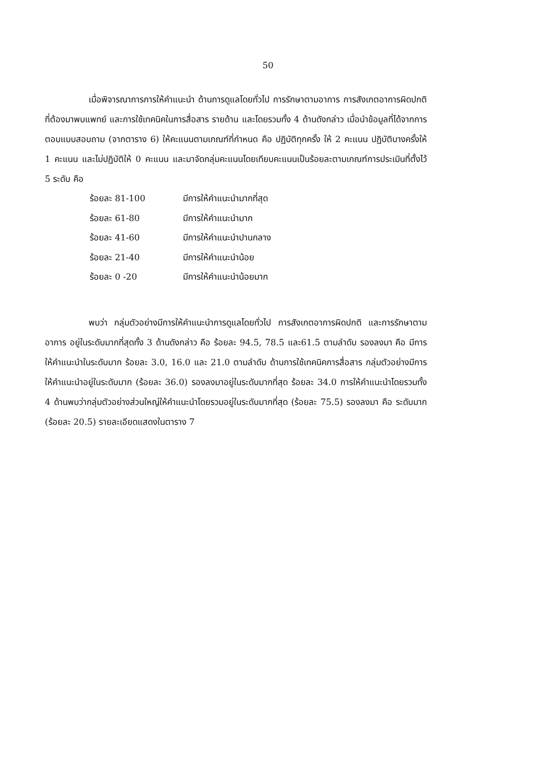50
เมื่อพิจารณาการการให้คำแนะนำ ด้านการดูแลโดยทั่วไป การรักษาตามอาการ การสังเกตอาการผิดปกติที่ต้องมาพบแพทย์ และการใช้เทคนิคในการสื่อสาร รายด้าน และโดยรวมทั้ง 4 ด้านดังกล่าว เมื่อนำข้อมูลที่ได้จากการตอบแบบสอบถาม (จากตาราง 6) ให้คะแนนตามเกณฑ์ที่กำหนด คือ ปฏิบัติทุกครั้ง ให้ 2 คะแนน ปฏิบัติบางครั้งให้ 1 คะแนน และไม่ปฏิบัติให้ 0 คะแนน และมาจัดกลุ่มคะแนนโดยเทียบคะแนนเป็นร้อยละตามเกณฑ์การประเมินที่ตั้งไว้ 5 ระดับ คือ
| ร้อยละ 81-100 | มีการให้คำแนะนำมากที่สุด |
| ร้อยละ 61-80 | มีการให้คำแนะนำมาก |
| ร้อยละ 41-60 | มีการให้คำแนะนำปานกลาง |
| ร้อยละ 21-40 | มีการให้คำแนะนำน้อย |
| ร้อยละ 0 -20 | มีการให้คำแนะนำน้อยมาก |
พบว่า กลุ่มตัวอย่างมีการให้คำแนะนำการดูแลโดยทั่วไป การสังเกตอาการผิดปกติ และการรักษาตามอาการ อยู่ในระดับมากที่สุดทั้ง 3 ด้านดังกล่าว คือ ร้อยละ 94.5, 78.5 และ61.5 ตามลำดับ รองลงมา คือ มีการให้คำแนะนำในระดับมาก ร้อยละ 3.0, 16.0 และ 21.0 ตามลำดับ ด้านการใช้เทคนิคการสื่อสาร กลุ่มตัวอย่างมีการให้คำแนะนำอยู่ในระดับมาก (ร้อยละ 36.0) รองลงมาอยู่ในระดับมากที่สุด ร้อยละ 34.0 การให้คำแนะนำโดยรวมทั้ง 4 ด้านพบว่ากลุ่มตัวอย่างส่วนใหญ่ให้คำแนะนำโดยรวมอยู่ในระดับมากที่สุด (ร้อยละ 75.5) รองลงมา คือ ระดับมาก (ร้อยละ 20.5) รายละเอียดแสดงในตาราง 7